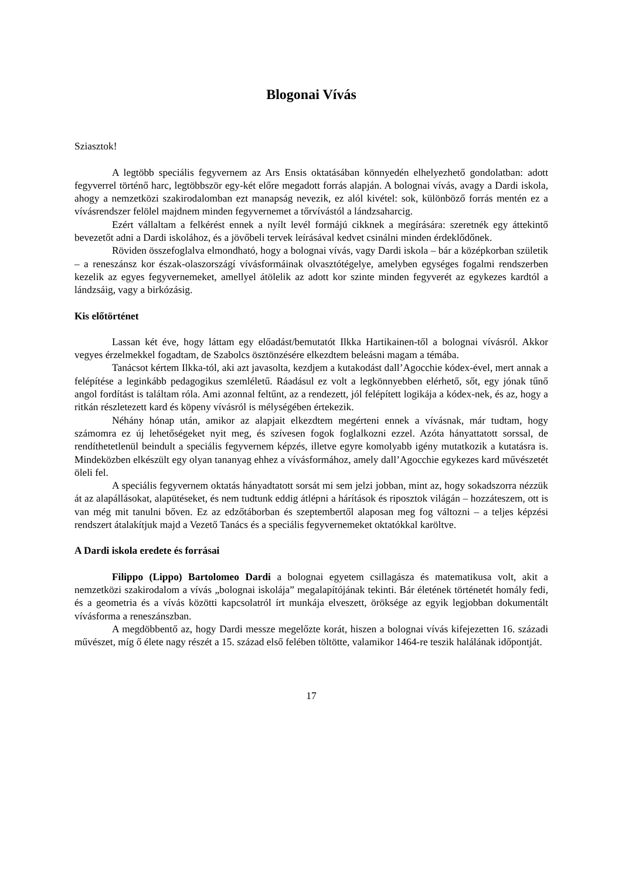Blogonai Vívás
Sziasztok!
A legtöbb speciális fegyvernem az Ars Ensis oktatásában könnyedén elhelyezhető gondolatban: adott fegyverrel történő harc, legtöbbször egy-két előre megadott forrás alapján. A bolognai vívás, avagy a Dardi iskola, ahogy a nemzetközi szakirodalomban ezt manapság nevezik, ez alól kivétel: sok, különböző forrás mentén ez a vívásrendszer felölel majdnem minden fegyvernemet a tőrvívástól a lándzsaharcig.
Ezért vállaltam a felkérést ennek a nyílt levél formájú cikknek a megírására: szeretnék egy áttekintő bevezetőt adni a Dardi iskolához, és a jövőbeli tervek leírásával kedvet csinálni minden érdeklődőnek.
Röviden összefoglalva elmondható, hogy a bolognai vívás, vagy Dardi iskola – bár a középkorban születik – a reneszánsz kor észak-olaszországí vívásformáinak olvasztótégelye, amelyben egységes fogalmi rendszerben kezelik az egyes fegyvernemeket, amellyel átölelik az adott kor szinte minden fegyverét az egykezes kardtól a lándzsáig, vagy a birkózásig.
Kis előtörténet
Lassan két éve, hogy láttam egy előadást/bemutatót Ilkka Hartikainen-től a bolognai vívásról. Akkor vegyes érzelmekkel fogadtam, de Szabolcs ösztönzésére elkezdtem beleásni magam a témába.
Tanácsot kértem Ilkka-tól, aki azt javasolta, kezdjem a kutakodást dall’Agocchie kódex-ével, mert annak a felépítése a leginkább pedagogikus szemléletű. Ráadásul ez volt a legkönnyebben elérhető, sőt, egy jónak tűnő angol fordítást is találtam róla. Ami azonnal feltűnt, az a rendezett, jól felépített logikája a kódex-nek, és az, hogy a ritkán részletezett kard és köpeny vívásról is mélységében értekezik.
Néhány hónap után, amikor az alapjait elkezdtem megérteni ennek a vívásnak, már tudtam, hogy számomra ez új lehetőségeket nyit meg, és szívesen fogok foglalkozni ezzel. Azóta hányattatott sorssal, de rendíthetetlenül beindult a speciális fegyvernem képzés, illetve egyre komolyabb igény mutatkozik a kutatásra is. Mindeközben elkészült egy olyan tananyag ehhez a vívásformához, amely dall’Agocchie egykezes kard művészetét öleli fel.
A speciális fegyvernem oktatás hányadtatott sorsát mi sem jelzi jobban, mint az, hogy sokadszorra nézzük át az alapállásokat, alapütéseket, és nem tudtunk eddig átlépni a hárítások és riposztok világán – hozzáteszem, ott is van még mit tanulni bőven. Ez az edzőtáborban és szeptembertől alaposan meg fog változni – a teljes képzési rendszert átalakítjuk majd a Vezető Tanács és a speciális fegyvernemeket oktatókkal karöltve.
A Dardi iskola eredete és forrásai
Filippo (Lippo) Bartolomeo Dardi a bolognai egyetem csillagásza és matematikusa volt, akit a nemzetközi szakirodalom a vívás „bolognai iskolája” megalapítójának tekinti. Bár életének történetét homály fedi, és a geometria és a vívás közötti kapcsolatról írt munkája elveszett, öröksége az egyik legjobban dokumentált vívásforma a reneszánszban.
A megdöbbentő az, hogy Dardi messze megelőzte korát, hiszen a bolognai vívás kifejezetten 16. századi művészet, míg ő élete nagy részét a 15. század első felében töltötte, valamikor 1464-re teszik halálának időpontját.
17